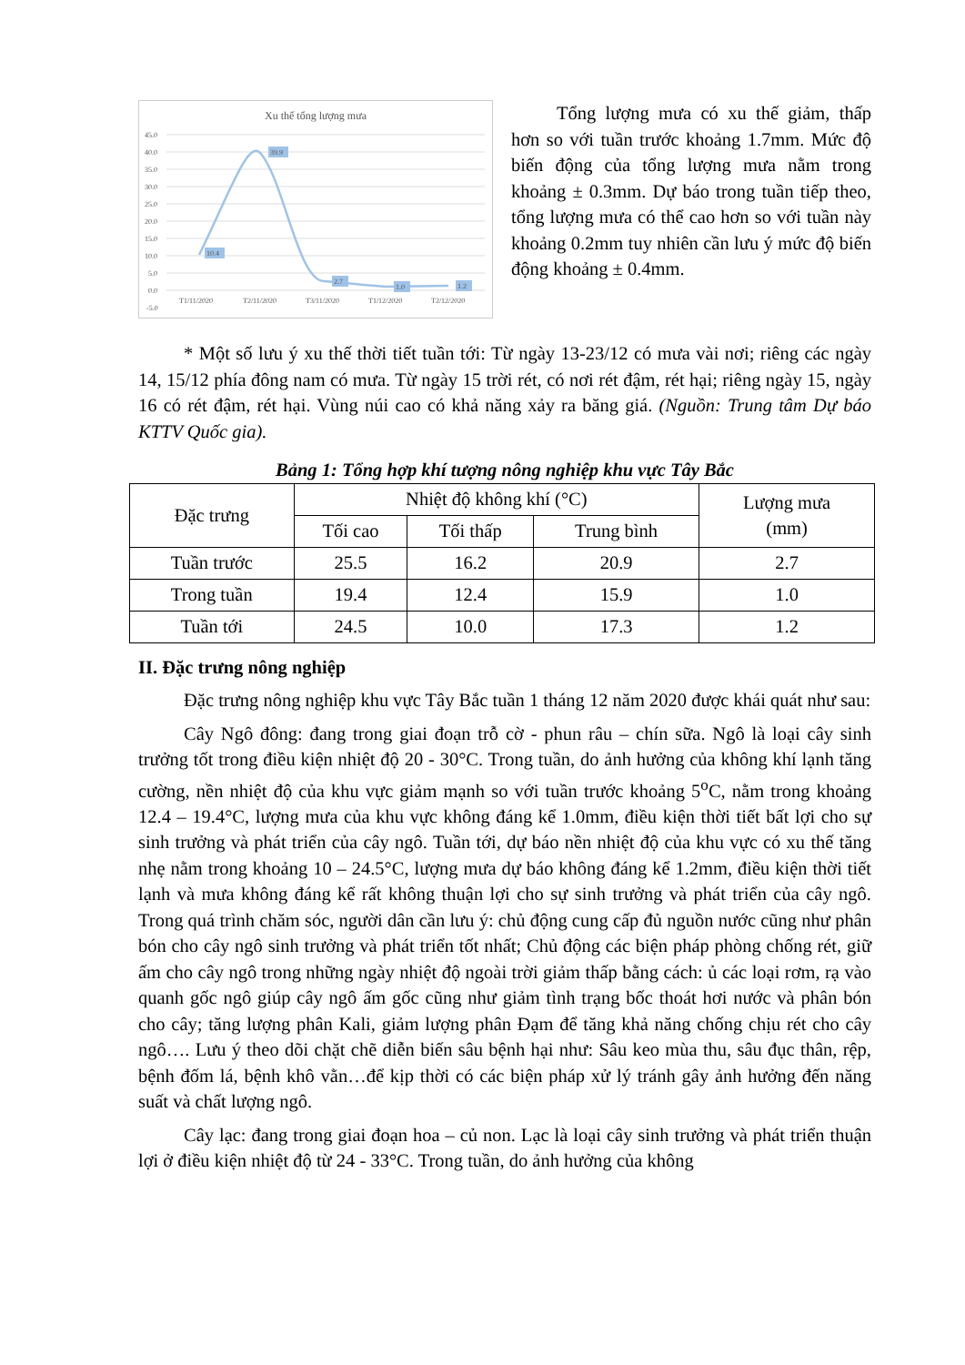Xu thế tổng lượng mưa
45.0
40.0
35.0
30.0
25.0
20.0
15.0
10.0
5.0
0.0
-5.0
10.4
39.9
2.7
1.0
1.2
T1/11/2020
T2/11/2020
T3/11/2020
T1/12/2020
T2/12/2020
Tổng lượng mưa có xu thế giảm, thấp hơn so với tuần trước khoảng 1.7mm. Mức độ biến động của tổng lượng mưa nằm trong khoảng ± 0.3mm. Dự báo trong tuần tiếp theo, tổng lượng mưa có thể cao hơn so với tuần này khoảng 0.2mm tuy nhiên cần lưu ý mức độ biến động khoảng ± 0.4mm.
* Một số lưu ý xu thế thời tiết tuần tới: Từ ngày 13-23/12 có mưa vài nơi; riêng các ngày 14, 15/12 phía đông nam có mưa. Từ ngày 15 trời rét, có nơi rét đậm, rét hại; riêng ngày 15, ngày 16 có rét đậm, rét hại. Vùng núi cao có khả năng xảy ra băng giá. (Nguồn: Trung tâm Dự báo KTTV Quốc gia).
Bảng 1: Tổng hợp khí tượng nông nghiệp khu vực Tây Bắc
| Đặc trưng | Nhiệt độ không khí (°C) | | | Lượng mưa (mm) |
| --- | --- | --- | --- | --- |
| | Tối cao | Tối thấp | Trung bình | |
| Tuần trước | 25.5 | 16.2 | 20.9 | 2.7 |
| Trong tuần | 19.4 | 12.4 | 15.9 | 1.0 |
| Tuần tới | 24.5 | 10.0 | 17.3 | 1.2 |
II. Đặc trưng nông nghiệp
Đặc trưng nông nghiệp khu vực Tây Bắc tuần 1 tháng 12 năm 2020 được khái quát như sau:
Cây Ngô đông: đang trong giai đoạn trỗ cờ - phun râu – chín sữa. Ngô là loại cây sinh trưởng tốt trong điều kiện nhiệt độ 20 - 30°C. Trong tuần, do ảnh hưởng của không khí lạnh tăng cường, nền nhiệt độ của khu vực giảm mạnh so với tuần trước khoảng 5<sup>o</sup>C, nằm trong khoảng 12.4 – 19.4°C, lượng mưa của khu vực không đáng kể 1.0mm, điều kiện thời tiết bất lợi cho sự sinh trưởng và phát triển của cây ngô. Tuần tới, dự báo nền nhiệt độ của khu vực có xu thế tăng nhẹ nằm trong khoảng 10 – 24.5°C, lượng mưa dự báo không đáng kể 1.2mm, điều kiện thời tiết lạnh và mưa không đáng kể rất không thuận lợi cho sự sinh trưởng và phát triển của cây ngô. Trong quá trình chăm sóc, người dân cần lưu ý: chủ động cung cấp đủ nguồn nước cũng như phân bón cho cây ngô sinh trưởng và phát triển tốt nhất; Chủ động các biện pháp phòng chống rét, giữ ấm cho cây ngô trong những ngày nhiệt độ ngoài trời giảm thấp bằng cách: ủ các loại rơm, rạ vào quanh gốc ngô giúp cây ngô ấm gốc cũng như giảm tình trạng bốc thoát hơi nước và phân bón cho cây; tăng lượng phân Kali, giảm lượng phân Đạm để tăng khả năng chống chịu rét cho cây ngô…. Lưu ý theo dõi chặt chẽ diễn biến sâu bệnh hại như: Sâu keo mùa thu, sâu đục thân, rệp, bệnh đốm lá, bệnh khô vằn…để kịp thời có các biện pháp xử lý tránh gây ảnh hưởng đến năng suất và chất lượng ngô.
Cây lạc: đang trong giai đoạn hoa – củ non. Lạc là loại cây sinh trưởng và phát triển thuận lợi ở điều kiện nhiệt độ từ 24 - 33°C. Trong tuần, do ảnh hưởng của không